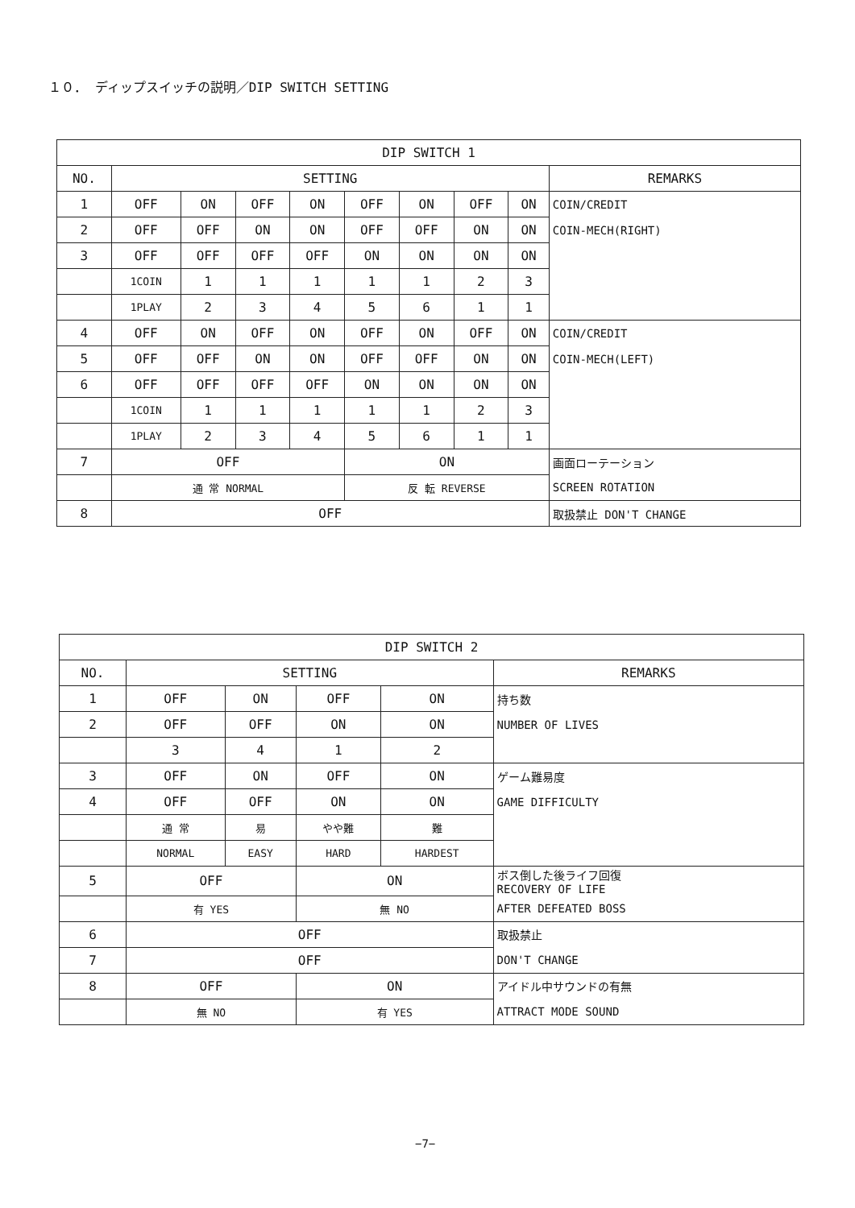１０． ディップスイッチの説明／DIP SWITCH SETTING
| DIP SWITCH 1 | | | | | | | | | |
| --- | --- | --- | --- | --- | --- | --- | --- | --- | --- |
| NO. | SETTING | | | | | | | | REMARKS |
| 1 | OFF | ON | OFF | ON | OFF | ON | OFF | ON | COIN/CREDIT |
| 2 | OFF | OFF | ON | ON | OFF | OFF | ON | ON | COIN-MECH(RIGHT) |
| 3 | OFF | OFF | OFF | OFF | ON | ON | ON | ON | |
| | 1COIN | 1 | 1 | 1 | 1 | 1 | 2 | 3 | |
| | 1PLAY | 2 | 3 | 4 | 5 | 6 | 1 | 1 | |
| 4 | OFF | ON | OFF | ON | OFF | ON | OFF | ON | COIN/CREDIT |
| 5 | OFF | OFF | ON | ON | OFF | OFF | ON | ON | COIN-MECH(LEFT) |
| 6 | OFF | OFF | OFF | OFF | ON | ON | ON | ON | |
| | 1COIN | 1 | 1 | 1 | 1 | 1 | 2 | 3 | |
| | 1PLAY | 2 | 3 | 4 | 5 | 6 | 1 | 1 | |
| 7 | OFF | | | | ON | | | | 画面ローテーション |
| | 通 常 NORMAL | | | | 反 転 REVERSE | | | | SCREEN ROTATION |
| 8 | OFF | | | | | | | | 取扱禁止 DON'T CHANGE |
| DIP SWITCH 2 | | | | | |
| --- | --- | --- | --- | --- | --- |
| NO. | SETTING | | | | REMARKS |
| 1 | OFF | ON | OFF | ON | 持ち数 |
| 2 | OFF | OFF | ON | ON | NUMBER OF LIVES |
| | 3 | 4 | 1 | 2 | |
| 3 | OFF | ON | OFF | ON | ゲーム難易度 |
| 4 | OFF | OFF | ON | ON | GAME DIFFICULTY |
| | 通 常 | 易 | やや難 | 難 | |
| | NORMAL | EASY | HARD | HARDEST | |
| 5 | OFF | | ON | | ボス倒した後ライフ回復 RECOVERY OF LIFE |
| | 有 YES | | 無 NO | | AFTER DEFEATED BOSS |
| 6 | OFF | | | | 取扱禁止 |
| 7 | OFF | | | | DON'T CHANGE |
| 8 | OFF | | ON | | アイドル中サウンドの有無 |
| | 無 NO | | 有 YES | | ATTRACT MODE SOUND |
−7−